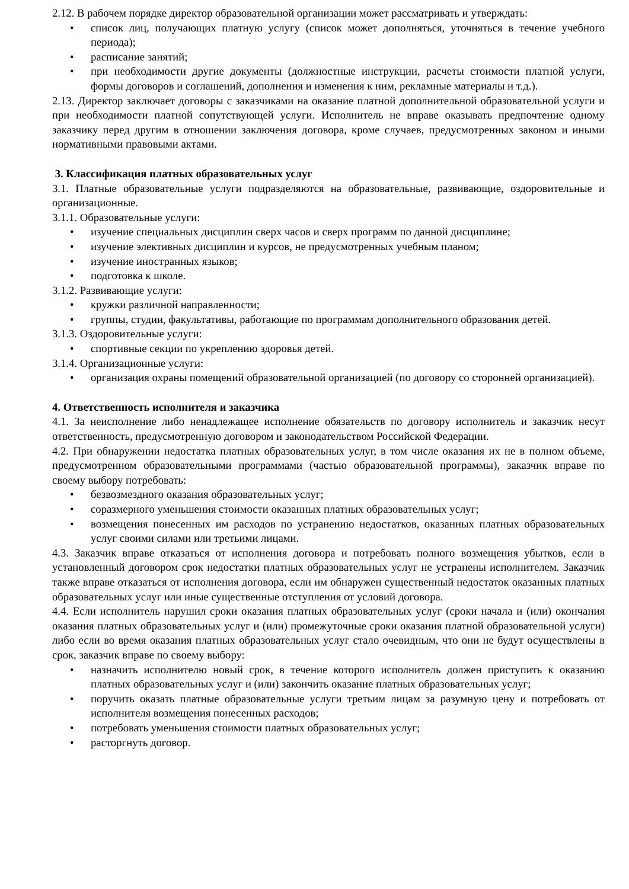2.12. В рабочем порядке директор образовательной организации может рассматривать и утверждать:
• список лиц, получающих платную услугу (список может дополняться, уточняться в течение учебного периода);
• расписание занятий;
• при необходимости другие документы (должностные инструкции, расчеты стоимости платной услуги, формы договоров и соглашений, дополнения и изменения к ним, рекламные материалы и т.д.).
2.13. Директор заключает договоры с заказчиками на оказание платной дополнительной образовательной услуги и при необходимости платной сопутствующей услуги. Исполнитель не вправе оказывать предпочтение одному заказчику перед другим в отношении заключения договора, кроме случаев, предусмотренных законом и иными нормативными правовыми актами.
3. Классификация платных образовательных услуг
3.1. Платные образовательные услуги подразделяются на образовательные, развивающие, оздоровительные и организационные.
3.1.1. Образовательные услуги:
• изучение специальных дисциплин сверх часов и сверх программ по данной дисциплине;
• изучение элективных дисциплин и курсов, не предусмотренных учебным планом;
• изучение иностранных языков;
• подготовка к школе.
3.1.2. Развивающие услуги:
• кружки различной направленности;
• группы, студии, факультативы, работающие по программам дополнительного образования детей.
3.1.3. Оздоровительные услуги:
• спортивные секции по укреплению здоровья детей.
3.1.4. Организационные услуги:
• организация охраны помещений образовательной организацией (по договору со сторонней организацией).
4. Ответственность исполнителя и заказчика
4.1. За неисполнение либо ненадлежащее исполнение обязательств по договору исполнитель и заказчик несут ответственность, предусмотренную договором и законодательством Российской Федерации.
4.2. При обнаружении недостатка платных образовательных услуг, в том числе оказания их не в полном объеме, предусмотренном образовательными программами (частью образовательной программы), заказчик вправе по своему выбору потребовать:
• безвозмездного оказания образовательных услуг;
• соразмерного уменьшения стоимости оказанных платных образовательных услуг;
• возмещения понесенных им расходов по устранению недостатков, оказанных платных образовательных услуг своими силами или третьими лицами.
4.3. Заказчик вправе отказаться от исполнения договора и потребовать полного возмещения убытков, если в установленный договором срок недостатки платных образовательных услуг не устранены исполнителем. Заказчик также вправе отказаться от исполнения договора, если им обнаружен существенный недостаток оказанных платных образовательных услуг или иные существенные отступления от условий договора.
4.4. Если исполнитель нарушил сроки оказания платных образовательных услуг (сроки начала и (или) окончания оказания платных образовательных услуг и (или) промежуточные сроки оказания платной образовательной услуги) либо если во время оказания платных образовательных услуг стало очевидным, что они не будут осуществлены в срок, заказчик вправе по своему выбору:
• назначить исполнителю новый срок, в течение которого исполнитель должен приступить к оказанию платных образовательных услуг и (или) закончить оказание платных образовательных услуг;
• поручить оказать платные образовательные услуги третьим лицам за разумную цену и потребовать от исполнителя возмещения понесенных расходов;
• потребовать уменьшения стоимости платных образовательных услуг;
• расторгнуть договор.